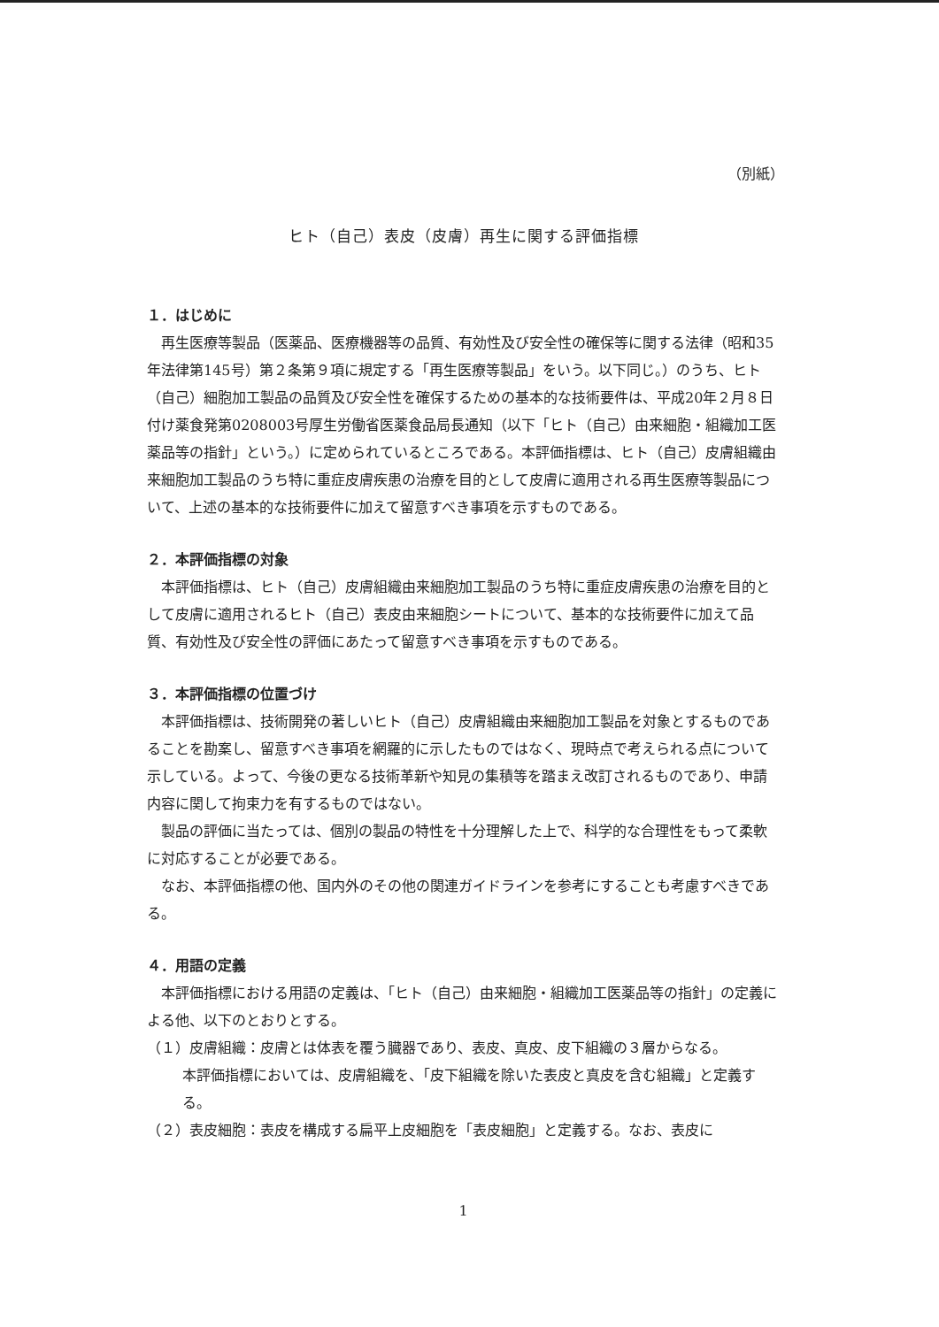（別紙）
ヒト（自己）表皮（皮膚）再生に関する評価指標
１．はじめに
再生医療等製品（医薬品、医療機器等の品質、有効性及び安全性の確保等に関する法律（昭和35年法律第145号）第２条第９項に規定する「再生医療等製品」をいう。以下同じ。）のうち、ヒト（自己）細胞加工製品の品質及び安全性を確保するための基本的な技術要件は、平成20年２月８日付け薬食発第0208003号厚生労働省医薬食品局長通知（以下「ヒト（自己）由来細胞・組織加工医薬品等の指針」という。）に定められているところである。本評価指標は、ヒト（自己）皮膚組織由来細胞加工製品のうち特に重症皮膚疾患の治療を目的として皮膚に適用される再生医療等製品について、上述の基本的な技術要件に加えて留意すべき事項を示すものである。
２．本評価指標の対象
本評価指標は、ヒト（自己）皮膚組織由来細胞加工製品のうち特に重症皮膚疾患の治療を目的として皮膚に適用されるヒト（自己）表皮由来細胞シートについて、基本的な技術要件に加えて品質、有効性及び安全性の評価にあたって留意すべき事項を示すものである。
３．本評価指標の位置づけ
本評価指標は、技術開発の著しいヒト（自己）皮膚組織由来細胞加工製品を対象とするものであることを勘案し、留意すべき事項を網羅的に示したものではなく、現時点で考えられる点について示している。よって、今後の更なる技術革新や知見の集積等を踏まえ改訂されるものであり、申請内容に関して拘束力を有するものではない。
製品の評価に当たっては、個別の製品の特性を十分理解した上で、科学的な合理性をもって柔軟に対応することが必要である。
なお、本評価指標の他、国内外のその他の関連ガイドラインを参考にすることも考慮すべきである。
４．用語の定義
本評価指標における用語の定義は、「ヒト（自己）由来細胞・組織加工医薬品等の指針」の定義による他、以下のとおりとする。
（１）皮膚組織：皮膚とは体表を覆う臓器であり、表皮、真皮、皮下組織の３層からなる。
本評価指標においては、皮膚組織を、「皮下組織を除いた表皮と真皮を含む組織」と定義する。
（２）表皮細胞：表皮を構成する扁平上皮細胞を「表皮細胞」と定義する。なお、表皮に
1